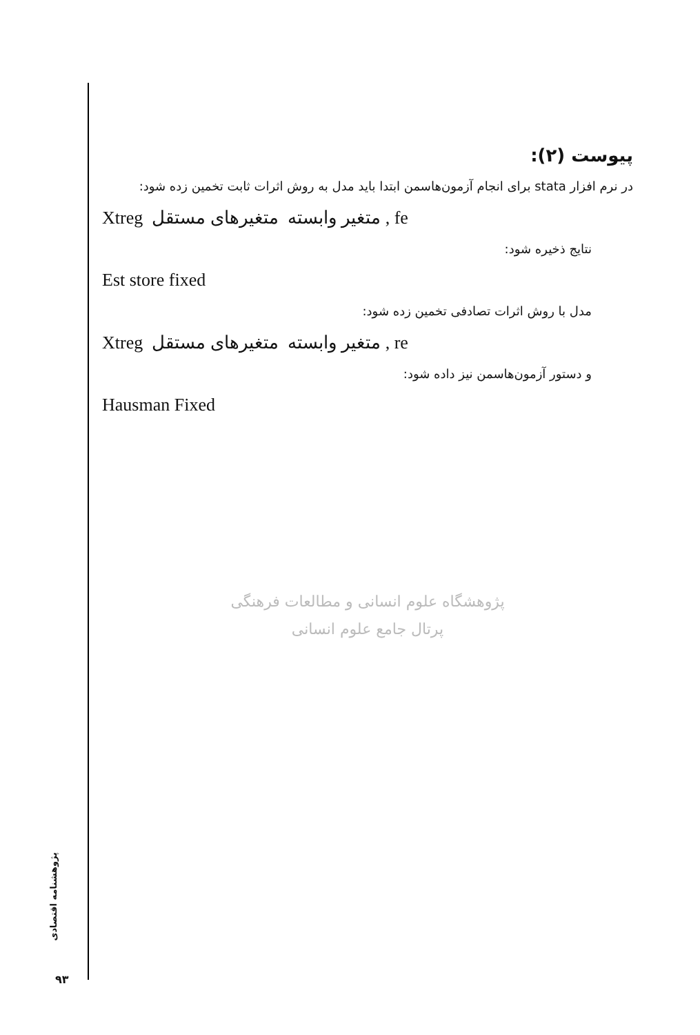پیوست (۲):
در نرم افزار stata برای انجام آزمون‌هاسمن ابتدا باید مدل به روش اثرات ثابت تخمین زده شود:
Xtreg متغیر وابسته متغیرهای مستقل , fe
نتایج ذخیره شود:
Est store fixed
مدل با روش اثرات تصادفی تخمین زده شود:
Xtreg متغیر وابسته متغیرهای مستقل , re
و دستور آزمون‌هاسمن نیز داده شود:
Hausman Fixed
پژوهشگاه علوم انسانی و مطالعات فرهنگی
پرتال جامع علوم انسانی
پژوهشنامه اقتصادی
۹۳